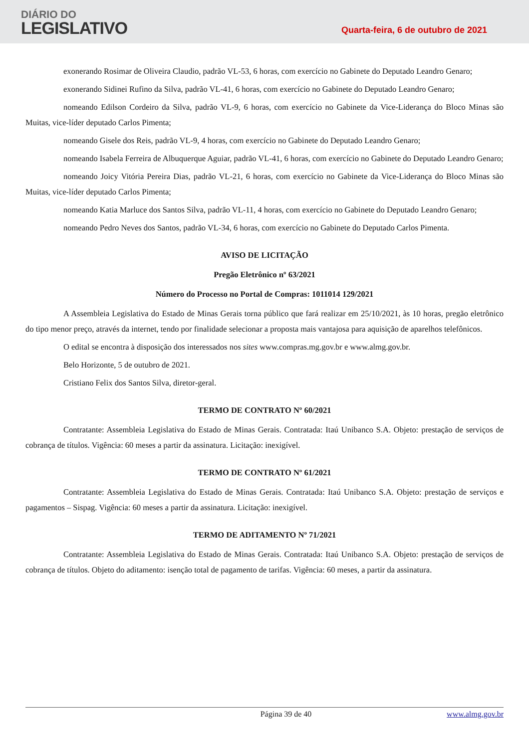DIÁRIO DO
LEGISLATIVO
Quarta-feira, 6 de outubro de 2021
exonerando Rosimar de Oliveira Claudio, padrão VL-53, 6 horas, com exercício no Gabinete do Deputado Leandro Genaro;
exonerando Sidinei Rufino da Silva, padrão VL-41, 6 horas, com exercício no Gabinete do Deputado Leandro Genaro;
nomeando Edilson Cordeiro da Silva, padrão VL-9, 6 horas, com exercício no Gabinete da Vice-Liderança do Bloco Minas são Muitas, vice-líder deputado Carlos Pimenta;
nomeando Gisele dos Reis, padrão VL-9, 4 horas, com exercício no Gabinete do Deputado Leandro Genaro;
nomeando Isabela Ferreira de Albuquerque Aguiar, padrão VL-41, 6 horas, com exercício no Gabinete do Deputado Leandro Genaro;
nomeando Joicy Vitória Pereira Dias, padrão VL-21, 6 horas, com exercício no Gabinete da Vice-Liderança do Bloco Minas são Muitas, vice-líder deputado Carlos Pimenta;
nomeando Katia Marluce dos Santos Silva, padrão VL-11, 4 horas, com exercício no Gabinete do Deputado Leandro Genaro;
nomeando Pedro Neves dos Santos, padrão VL-34, 6 horas, com exercício no Gabinete do Deputado Carlos Pimenta.
AVISO DE LICITAÇÃO
Pregão Eletrônico nº 63/2021
Número do Processo no Portal de Compras: 1011014 129/2021
A Assembleia Legislativa do Estado de Minas Gerais torna público que fará realizar em 25/10/2021, às 10 horas, pregão eletrônico do tipo menor preço, através da internet, tendo por finalidade selecionar a proposta mais vantajosa para aquisição de aparelhos telefônicos.
O edital se encontra à disposição dos interessados nos sites www.compras.mg.gov.br e www.almg.gov.br.
Belo Horizonte, 5 de outubro de 2021.
Cristiano Felix dos Santos Silva, diretor-geral.
TERMO DE CONTRATO Nº 60/2021
Contratante: Assembleia Legislativa do Estado de Minas Gerais. Contratada: Itaú Unibanco S.A. Objeto: prestação de serviços de cobrança de títulos. Vigência: 60 meses a partir da assinatura. Licitação: inexigível.
TERMO DE CONTRATO Nº 61/2021
Contratante: Assembleia Legislativa do Estado de Minas Gerais. Contratada: Itaú Unibanco S.A. Objeto: prestação de serviços e pagamentos – Sispag. Vigência: 60 meses a partir da assinatura. Licitação: inexigível.
TERMO DE ADITAMENTO Nº 71/2021
Contratante: Assembleia Legislativa do Estado de Minas Gerais. Contratada: Itaú Unibanco S.A. Objeto: prestação de serviços de cobrança de títulos. Objeto do aditamento: isenção total de pagamento de tarifas. Vigência: 60 meses, a partir da assinatura.
Página 39 de 40 www.almg.gov.br